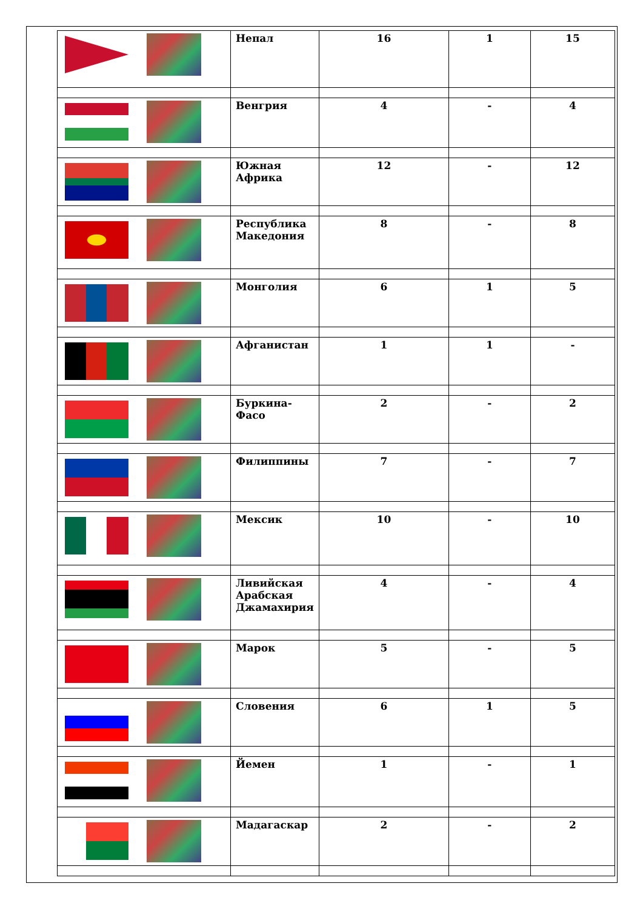| | Непал | 16 | 1 | 15 |
| | Венгрия | 4 | - | 4 |
| | Южная Африка | 12 | - | 12 |
| | Республика Македония | 8 | - | 8 |
| | Монголия | 6 | 1 | 5 |
| | Афганистан | 1 | 1 | - |
| | Буркина-Фасо | 2 | - | 2 |
| | Филиппины | 7 | - | 7 |
| | Мексик | 10 | - | 10 |
| | Ливийская Арабская Джамахирия | 4 | - | 4 |
| | Марок | 5 | - | 5 |
| | Словения | 6 | 1 | 5 |
| | Йемен | 1 | - | 1 |
| | Мадагаскар | 2 | - | 2 |